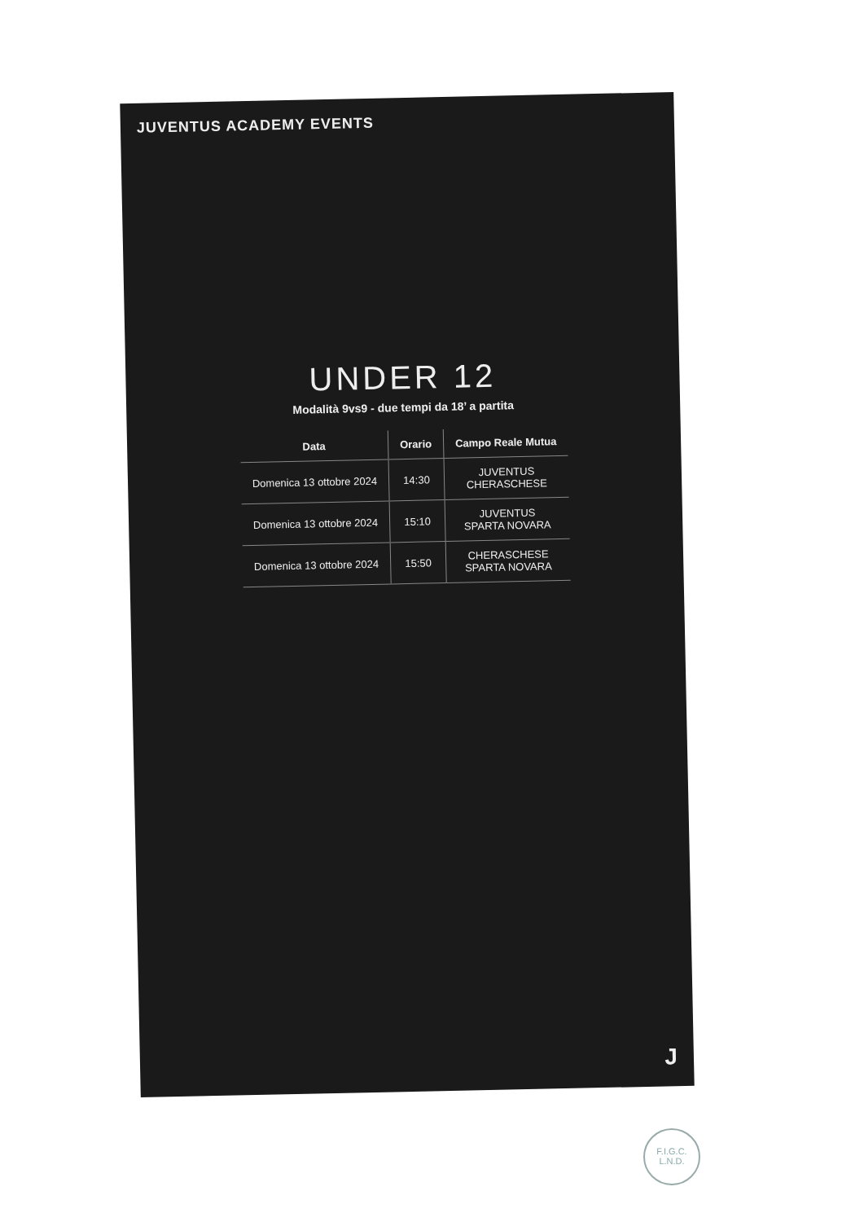JUVENTUS ACADEMY EVENTS
UNDER 12
Modalità 9vs9 - due tempi da 18’ a partita
| Data | Orario | Campo Reale Mutua |
| --- | --- | --- |
| Domenica 13 ottobre 2024 | 14:30 | JUVENTUS CHERASCHESE |
| Domenica 13 ottobre 2024 | 15:10 | JUVENTUS SPARTA NOVARA |
| Domenica 13 ottobre 2024 | 15:50 | CHERASCHESE SPARTA NOVARA |
J
F.I.G.C.
L.N.D.